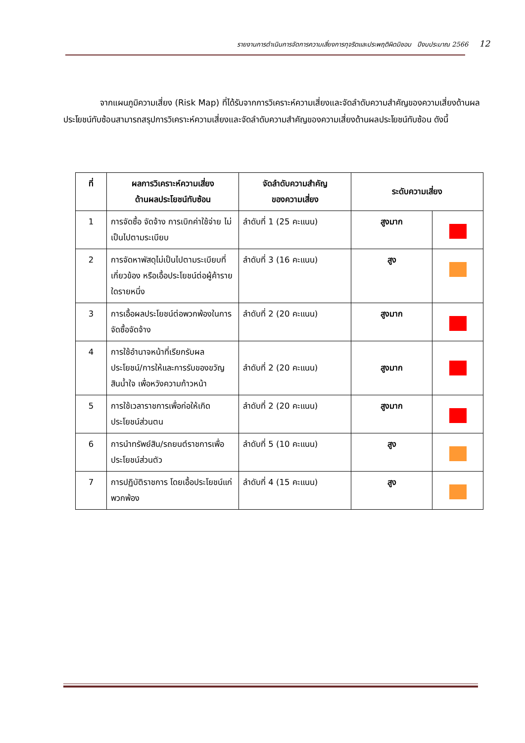รายงานการดำเนินการจัดการความเสี่ยงการทุจริตและประพฤติผิดมิชอบ ปีงบประมาณ 2566 12
จากแผนภูมิความเสี่ยง (Risk Map) ที่ได้รับจากการวิเคราะห์ความเสี่ยงและจัดลำดับความสำคัญของความเสี่ยงด้านผลประโยชน์ทับซ้อนสามารถสรุปการวิเคราะห์ความเสี่ยงและจัดลำดับความสำคัญของความเสี่ยงด้านผลประโยชน์ทับซ้อน ดังนี้
| ที่ | ผลการวิเคราะห์ความเสี่ยง ด้านผลประโยชน์ทับซ้อน | จัดลำดับความสำคัญ ของความเสี่ยง | ระดับความเสี่ยง | |
| --- | --- | --- | --- | --- |
| 1 | การจัดซื้อ จัดจ้าง การเบิกค่าใช้จ่าย ไม่เป็นไปตามระเบียบ | ลำดับที่ 1 (25 คะแนน) | สูงมาก | |
| 2 | การจัดหาพัสดุไม่เป็นไปตามระเบียบที่เกี่ยวข้อง หรือเอื้อประโยชน์ต่อผู้ค้ารายใดรายหนึ่ง | ลำดับที่ 3 (16 คะแนน) | สูง | |
| 3 | การเอื้อผลประโยชน์ต่อพวกพ้องในการจัดซื้อจัดจ้าง | ลำดับที่ 2 (20 คะแนน) | สูงมาก | |
| 4 | การใช้อำนาจหน้าที่เรียกรับผลประโยชน์/การให้และการรับของขวัญ สินน้ำใจ เพื่อหวังความก้าวหน้า | ลำดับที่ 2 (20 คะแนน) | สูงมาก | |
| 5 | การใช้เวลาราชการเพื่อก่อให้เกิดประโยชน์ส่วนตน | ลำดับที่ 2 (20 คะแนน) | สูงมาก | |
| 6 | การนำทรัพย์สิน/รถยนต์ราชการเพื่อประโยชน์ส่วนตัว | ลำดับที่ 5 (10 คะแนน) | สูง | |
| 7 | การปฏิบัติราชการ โดยเอื้อประโยชน์แก่พวกพ้อง | ลำดับที่ 4 (15 คะแนน) | สูง | |